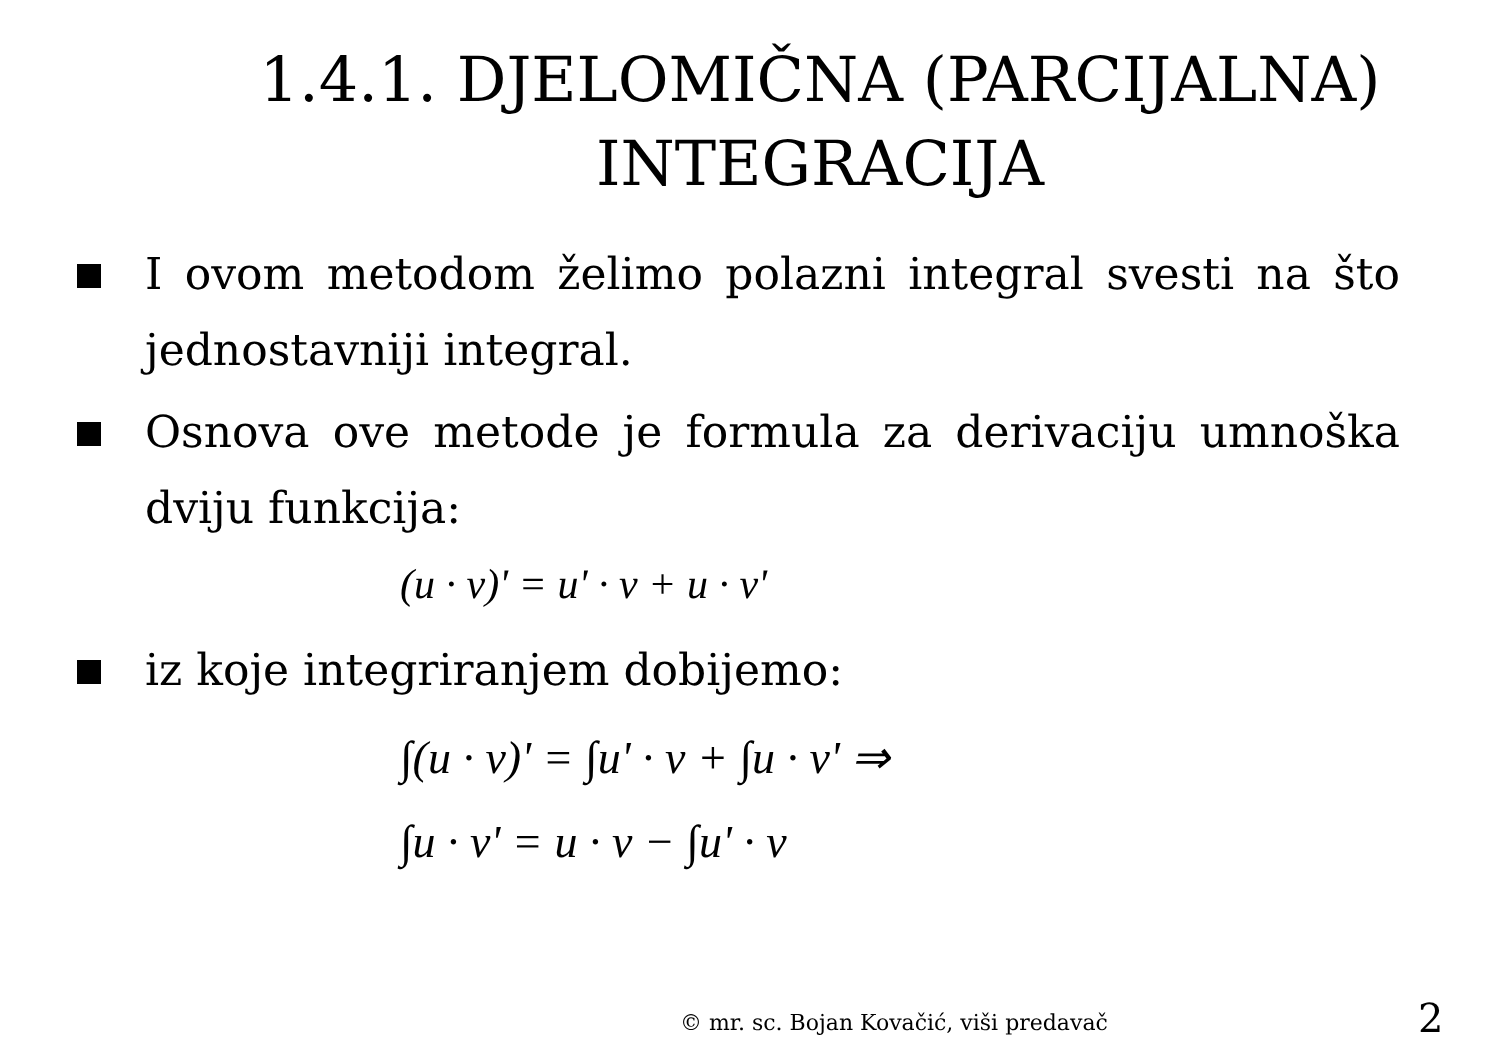1.4.1. DJELOMIČNA (PARCIJALNA) INTEGRACIJA
I ovom metodom želimo polazni integral svesti na što jednostavniji integral.
Osnova ove metode je formula za derivaciju umnoška dviju funkcija:
(u · v)' = u' · v + u · v'
iz koje integriranjem dobijemo:
∫(u · v)' = ∫u' · v + ∫u · v' ⇒
∫u · v' = u · v − ∫u' · v
© mr. sc. Bojan Kovačić, viši predavač
2